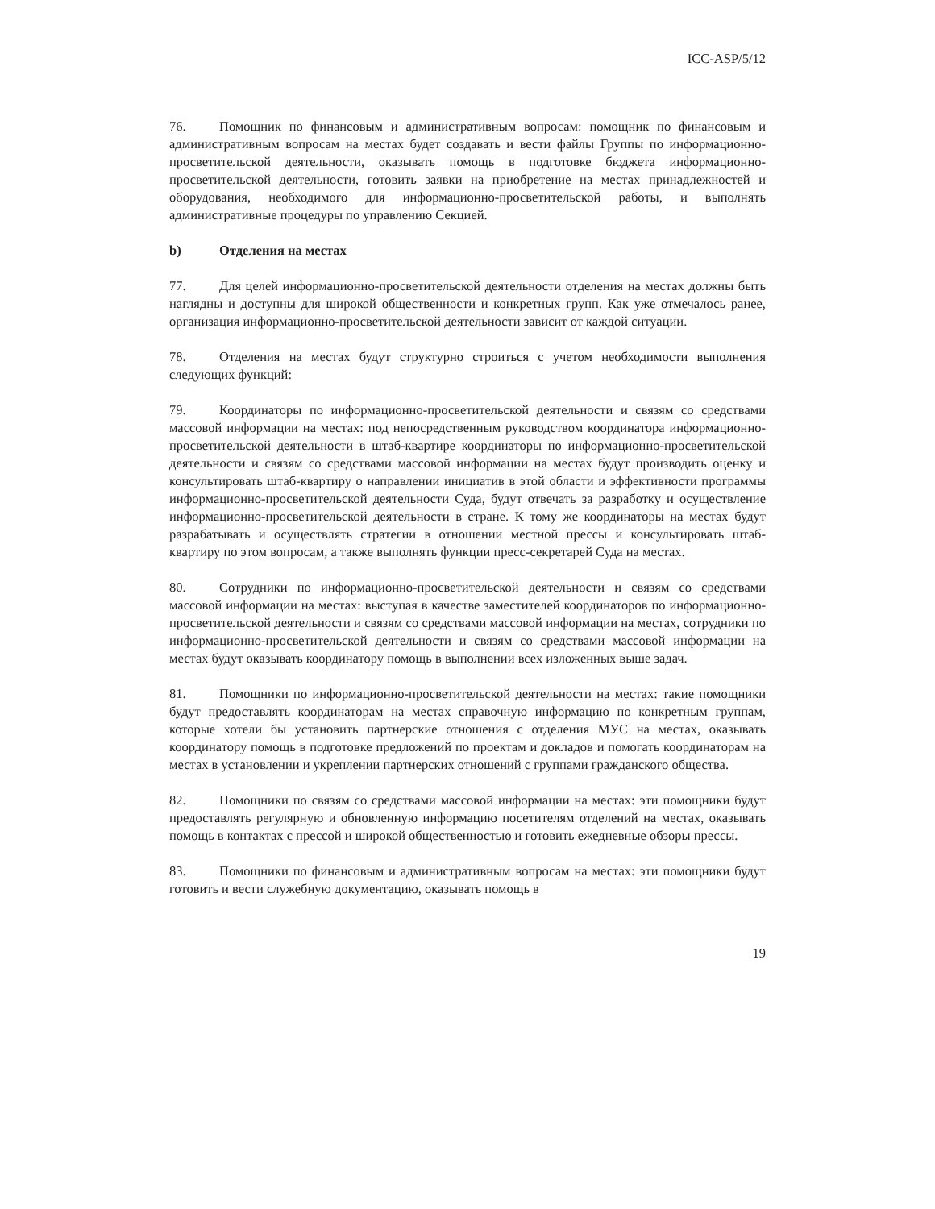ICC-ASP/5/12
76. Помощник по финансовым и административным вопросам: помощник по финансовым и административным вопросам на местах будет создавать и вести файлы Группы по информационно-просветительской деятельности, оказывать помощь в подготовке бюджета информационно-просветительской деятельности, готовить заявки на приобретение на местах принадлежностей и оборудования, необходимого для информационно-просветительской работы, и выполнять административные процедуры по управлению Секцией.
b) Отделения на местах
77. Для целей информационно-просветительской деятельности отделения на местах должны быть наглядны и доступны для широкой общественности и конкретных групп. Как уже отмечалось ранее, организация информационно-просветительской деятельности зависит от каждой ситуации.
78. Отделения на местах будут структурно строиться с учетом необходимости выполнения следующих функций:
79. Координаторы по информационно-просветительской деятельности и связям со средствами массовой информации на местах: под непосредственным руководством координатора информационно-просветительской деятельности в штаб-квартире координаторы по информационно-просветительской деятельности и связям со средствами массовой информации на местах будут производить оценку и консультировать штаб-квартиру о направлении инициатив в этой области и эффективности программы информационно-просветительской деятельности Суда, будут отвечать за разработку и осуществление информационно-просветительской деятельности в стране. К тому же координаторы на местах будут разрабатывать и осуществлять стратегии в отношении местной прессы и консультировать штаб-квартиру по этом вопросам, а также выполнять функции пресс-секретарей Суда на местах.
80. Сотрудники по информационно-просветительской деятельности и связям со средствами массовой информации на местах: выступая в качестве заместителей координаторов по информационно-просветительской деятельности и связям со средствами массовой информации на местах, сотрудники по информационно-просветительской деятельности и связям со средствами массовой информации на местах будут оказывать координатору помощь в выполнении всех изложенных выше задач.
81. Помощники по информационно-просветительской деятельности на местах: такие помощники будут предоставлять координаторам на местах справочную информацию по конкретным группам, которые хотели бы установить партнерские отношения с отделения МУС на местах, оказывать координатору помощь в подготовке предложений по проектам и докладов и помогать координаторам на местах в установлении и укреплении партнерских отношений с группами гражданского общества.
82. Помощники по связям со средствами массовой информации на местах: эти помощники будут предоставлять регулярную и обновленную информацию посетителям отделений на местах, оказывать помощь в контактах с прессой и широкой общественностью и готовить ежедневные обзоры прессы.
83. Помощники по финансовым и административным вопросам на местах: эти помощники будут готовить и вести служебную документацию, оказывать помощь в
19